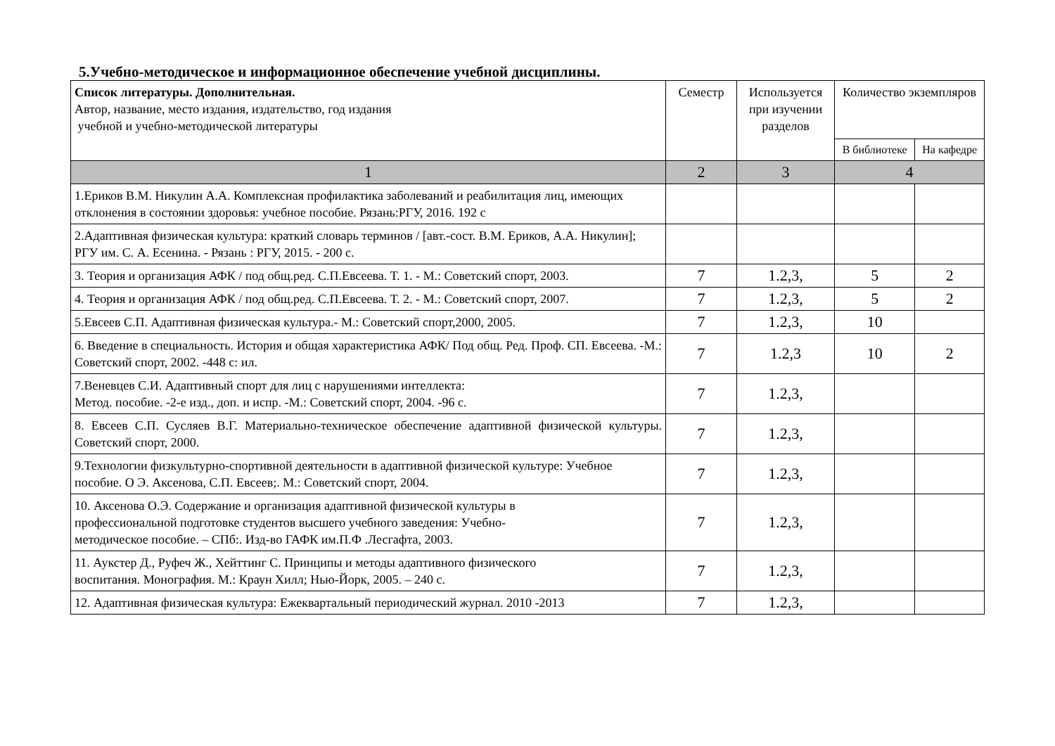5.Учебно-методическое и информационное обеспечение учебной дисциплины.
| Список литературы. Дополнительная. Автор, название, место издания, издательство, год издания учебной и учебно-методической литературы | Семестр | Используется при изучении разделов | Количество экземпляров | |
| --- | --- | --- | --- | --- |
| | | | В библиотеке | На кафедре |
| 1 | 2 | 3 | 4 | |
| 1.Ериков В.М. Никулин А.А. Комплексная профилактика заболеваний и реабилитация лиц, имеющих отклонения в состоянии здоровья: учебное пособие. Рязань:РГУ, 2016. 192 с | | | | |
| 2.Адаптивная физическая культура: краткий словарь терминов / [авт.-сост. В.М. Ериков, А.А. Никулин]; РГУ им. С. А. Есенина. - Рязань : РГУ, 2015. - 200 с. | | | | |
| 3. Теория и организация АФК / под общ.ред. С.П.Евсеева. Т. 1. - М.: Советский спорт, 2003. | 7 | 1.2,3, | 5 | 2 |
| 4. Теория и организация АФК / под общ.ред. С.П.Евсеева. Т. 2. - М.: Советский спорт, 2007. | 7 | 1.2,3, | 5 | 2 |
| 5.Евсеев С.П. Адаптивная физическая культура.- М.: Советский спорт,2000, 2005. | 7 | 1.2,3, | 10 | |
| 6. Введение в специальность. История и общая характеристика АФК/ Под общ. Ред. Проф. СП. Евсеева. -М.: Советский спорт, 2002. -448 с: ил. | 7 | 1.2,3 | 10 | 2 |
| 7.Веневцев С.И. Адаптивный спорт для лиц с нарушениями интеллекта: Метод. пособие. -2-е изд., доп. и испр. -М.: Советский спорт, 2004. -96 с. | 7 | 1.2,3, | | |
| 8. Евсеев С.П. Сусляев В.Г. Материально-техническое обеспечение адаптивной физической культуры. Советский спорт, 2000. | 7 | 1.2,3, | | |
| 9.Технологии физкультурно-спортивной деятельности в адаптивной физической культуре: Учебное пособие. О Э. Аксенова, С.П. Евсеев;. М.: Советский спорт, 2004. | 7 | 1.2,3, | | |
| 10. Аксенова О.Э. Содержание и организация адаптивной физической культуры в профессиональной подготовке студентов высшего учебного заведения: Учебно- методическое пособие. – СПб:. Изд-во ГАФК им.П.Ф .Лесгафта, 2003. | 7 | 1.2,3, | | |
| 11. Аукстер Д., Руфеч Ж., Хейттинг С. Принципы и методы адаптивного физического воспитания. Монография. М.: Краун Хилл; Нью-Йорк, 2005. – 240 с. | 7 | 1.2,3, | | |
| 12. Адаптивная физическая культура: Ежеквартальный периодический журнал. 2010 -2013 | 7 | 1.2,3, | | |